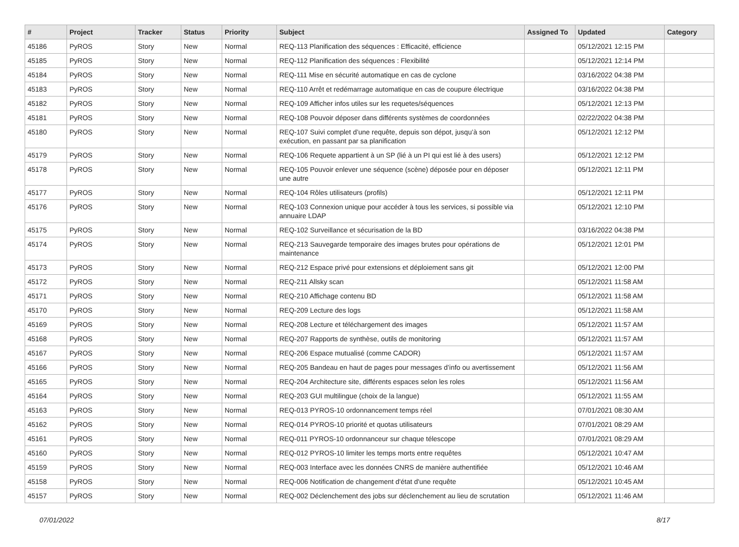| # | Project | Tracker | Status | Priority | Subject | Assigned To | Updated | Category |
| --- | --- | --- | --- | --- | --- | --- | --- | --- |
| 45186 | PyROS | Story | New | Normal | REQ-113 Planification des séquences : Efficacité, efficience | | 05/12/2021 12:15 PM | |
| 45185 | PyROS | Story | New | Normal | REQ-112 Planification des séquences : Flexibilité | | 05/12/2021 12:14 PM | |
| 45184 | PyROS | Story | New | Normal | REQ-111 Mise en sécurité automatique en cas de cyclone | | 03/16/2022 04:38 PM | |
| 45183 | PyROS | Story | New | Normal | REQ-110 Arrêt et redémarrage automatique en cas de coupure électrique | | 03/16/2022 04:38 PM | |
| 45182 | PyROS | Story | New | Normal | REQ-109 Afficher infos utiles sur les requetes/séquences | | 05/12/2021 12:13 PM | |
| 45181 | PyROS | Story | New | Normal | REQ-108 Pouvoir déposer dans différents systèmes de coordonnées | | 02/22/2022 04:38 PM | |
| 45180 | PyROS | Story | New | Normal | REQ-107 Suivi complet d’une requête, depuis son dépot, jusqu’à son exécution, en passant par sa planification | | 05/12/2021 12:12 PM | |
| 45179 | PyROS | Story | New | Normal | REQ-106 Requete appartient à un SP (lié à un PI qui est lié à des users) | | 05/12/2021 12:12 PM | |
| 45178 | PyROS | Story | New | Normal | REQ-105 Pouvoir enlever une séquence (scène) déposée pour en déposer une autre | | 05/12/2021 12:11 PM | |
| 45177 | PyROS | Story | New | Normal | REQ-104 Rôles utilisateurs (profils) | | 05/12/2021 12:11 PM | |
| 45176 | PyROS | Story | New | Normal | REQ-103 Connexion unique pour accéder à tous les services, si possible via annuaire LDAP | | 05/12/2021 12:10 PM | |
| 45175 | PyROS | Story | New | Normal | REQ-102 Surveillance et sécurisation de la BD | | 03/16/2022 04:38 PM | |
| 45174 | PyROS | Story | New | Normal | REQ-213 Sauvegarde temporaire des images brutes pour opérations de maintenance | | 05/12/2021 12:01 PM | |
| 45173 | PyROS | Story | New | Normal | REQ-212 Espace privé pour extensions et déploiement sans git | | 05/12/2021 12:00 PM | |
| 45172 | PyROS | Story | New | Normal | REQ-211 Allsky scan | | 05/12/2021 11:58 AM | |
| 45171 | PyROS | Story | New | Normal | REQ-210 Affichage contenu BD | | 05/12/2021 11:58 AM | |
| 45170 | PyROS | Story | New | Normal | REQ-209 Lecture des logs | | 05/12/2021 11:58 AM | |
| 45169 | PyROS | Story | New | Normal | REQ-208 Lecture et téléchargement des images | | 05/12/2021 11:57 AM | |
| 45168 | PyROS | Story | New | Normal | REQ-207 Rapports de synthèse, outils de monitoring | | 05/12/2021 11:57 AM | |
| 45167 | PyROS | Story | New | Normal | REQ-206 Espace mutualisé (comme CADOR) | | 05/12/2021 11:57 AM | |
| 45166 | PyROS | Story | New | Normal | REQ-205 Bandeau en haut de pages pour messages d’info ou avertissement | | 05/12/2021 11:56 AM | |
| 45165 | PyROS | Story | New | Normal | REQ-204 Architecture site, différents espaces selon les roles | | 05/12/2021 11:56 AM | |
| 45164 | PyROS | Story | New | Normal | REQ-203 GUI multilingue (choix de la langue) | | 05/12/2021 11:55 AM | |
| 45163 | PyROS | Story | New | Normal | REQ-013 PYROS-10 ordonnancement temps réel | | 07/01/2021 08:30 AM | |
| 45162 | PyROS | Story | New | Normal | REQ-014 PYROS-10 priorité et quotas utilisateurs | | 07/01/2021 08:29 AM | |
| 45161 | PyROS | Story | New | Normal | REQ-011 PYROS-10 ordonnanceur sur chaque télescope | | 07/01/2021 08:29 AM | |
| 45160 | PyROS | Story | New | Normal | REQ-012 PYROS-10 limiter les temps morts entre requêtes | | 05/12/2021 10:47 AM | |
| 45159 | PyROS | Story | New | Normal | REQ-003 Interface avec les données CNRS de manière authentifiée | | 05/12/2021 10:46 AM | |
| 45158 | PyROS | Story | New | Normal | REQ-006 Notification de changement d'état d'une requête | | 05/12/2021 10:45 AM | |
| 45157 | PyROS | Story | New | Normal | REQ-002 Déclenchement des jobs sur déclenchement au lieu de scrutation | | 05/12/2021 11:46 AM | |
07/01/2022 8/17